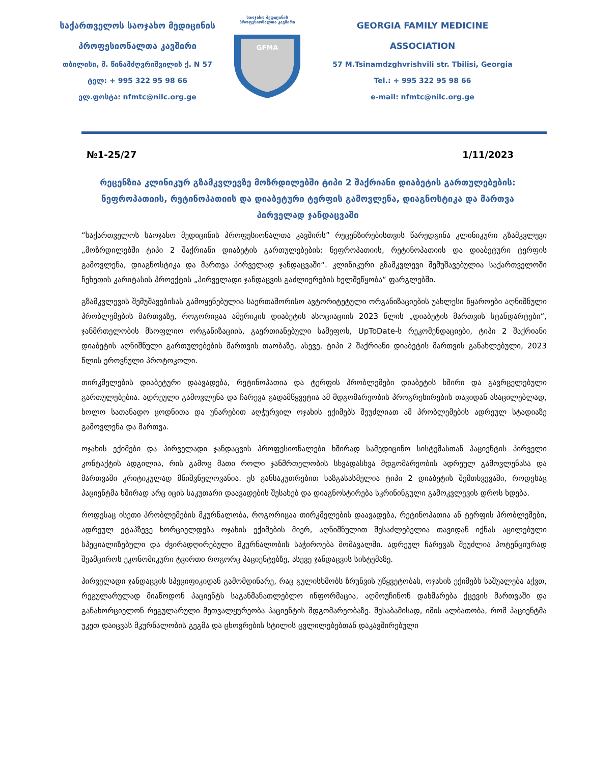საქართველოს საოჯახო მედიცინის
პროფესიონალთა კავშირი
თბილისი, მ. წინამძღვრიშვილის ქ. N 57
ტელ: + 995 322 95 98 66
ელ.ფოსტა: nfmtc@nilc.org.ge
საოჯახო მედიცინის
პროფესიონალთა კავშირი
GFMA
GEORGIA FAMILY MEDICINE
ASSOCIATION
57 M.Tsinamdzghvrishvili str. Tbilisi, Georgia
Tel.: + 995 322 95 98 66
e-mail: nfmtc@nilc.org.ge
№1-25/27 1/11/2023
რეცენზია კლინიკურ გზამკვლევზე მოზრდილებში ტიპი 2 შაქრიანი დიაბეტის გართულებების: ნეფროპათიის, რეტინოპათიის და დიაბეტური ტერფის გამოვლენა, დიაგნოსტიკა და მართვა პირველად ჯანდაცვაში
“საქართველოს საოჯახო მედიცინის პროფესიონალთა კავშირს” რეცენზირებისთვის წარედგინა კლინიკური გზამკვლევი „მოზრდილებში ტიპი 2 შაქრიანი დიაბეტის გართულებების: ნეფროპათიის, რეტინოპათიის და დიაბეტური ტერფის გამოვლენა, დიაგნოსტიკა და მართვა პირველად ჯანდაცვაში“. კლინიკური გზამკვლევი შემუშავებულია საქართველოში ჩეხეთის კარიტასის პროექტის „პირველადი ჯანდაცვის გაძლიერების ხელშეწყობა“ ფარგლებში.
გზამკვლევის შემუშავებისას გამოყენებულია საერთაშორისო ავტორიტეტული ორგანიზაციების უახლესი წყაროები აღნიშნული პრობლემების მართვაზე, როგორიცაა ამერიკის დიაბეტის ასოციაციის 2023 წლის „დიაბეტის მართვის სტანდარტები“, ჯანმრთელობის მსოფლიო ორგანიზაციის, გაერთიანებული სამეფოს, UpToDate-ს რეკომენდაციები, ტიპი 2 შაქრიანი დიაბეტის აღნიშნული გართულებების მართვის თაობაზე, ასევე, ტიპი 2 შაქრიანი დიაბეტის მართვის განახლებული, 2023 წლის ეროვნული პროტოკოლი.
თირკმელების დიაბეტური დაავადება, რეტინოპათია და ტერფის პრობლემები დიაბეტის ხშირი და გავრცელებული გართულებებია. ადრეული გამოვლენა და ჩარევა გადამწყვეტია ამ მდგომარეობის პროგრესირების თავიდან ასაცილებლად, ხოლო სათანადო ცოდნითა და უნარებით აღჭურვილ ოჯახის ექიმებს შეუძლიათ ამ პრობლემების ადრეულ სტადიაზე გამოვლენა და მართვა.
ოჯახის ექიმები და პირველადი ჯანდაცვის პროფესიონალები ხშირად სამედიცინო სისტემასთან პაციენტის პირველი კონტაქტის ადგილია, რის გამოც მათი როლი ჯანმრთელობის სხვადასხვა მდგომარეობის ადრეულ გამოვლენასა და მართვაში კრიტიკულად მნიშვნელოვანია. ეს განსაკუთრებით ხაზგასასმელია ტიპი 2 დიაბეტის შემთხვევაში, როდესაც პაციენტმა ხშირად არც იცის საკუთარი დაავადების შესახებ და დიაგნოსტირება სკრინინგული გამოკვლევის დროს ხდება.
როდესაც ისეთი პრობლემების მკურნალობა, როგორიცაა თირკმელების დაავადება, რეტინოპათია ან ტერფის პრობლემები, ადრეულ ეტაპზევე ხორციელდება ოჯახის ექიმების მიერ, აღნიშნულით შესაძლებელია თავიდან იქნას აცილებული სპეციალიზებული და ძვირადღირებული მკურნალობის საჭიროება მომავალში. ადრეულ ჩარევას შეუძლია პოტენციურად შეამციროს ეკონომიკური ტვირთი როგორც პაციენტებზე, ასევე ჯანდაცვის სისტემაზე.
პირველადი ჯანდაცვის სპეციფიკიდან გამომდინარე, რაც გულისხმობს ზრუნვის უწყვეტობას, ოჯახის ექიმებს საშუალება აქვთ, რეგულარულად მიაწოდონ პაციენტს საგანმანათლებლო ინფორმაცია, აღმოუჩინონ დახმარება ქცევის მართვაში და განახორციელონ რეგულარული მეთვალყურეობა პაციენტის მდგომარეობაზე. შესაბამისად, იმის ალბათობა, რომ პაციენტმა უკეთ დაიცვას მკურნალობის გეგმა და ცხოვრების სტილის ცვლილებებთან დაკავშირებული